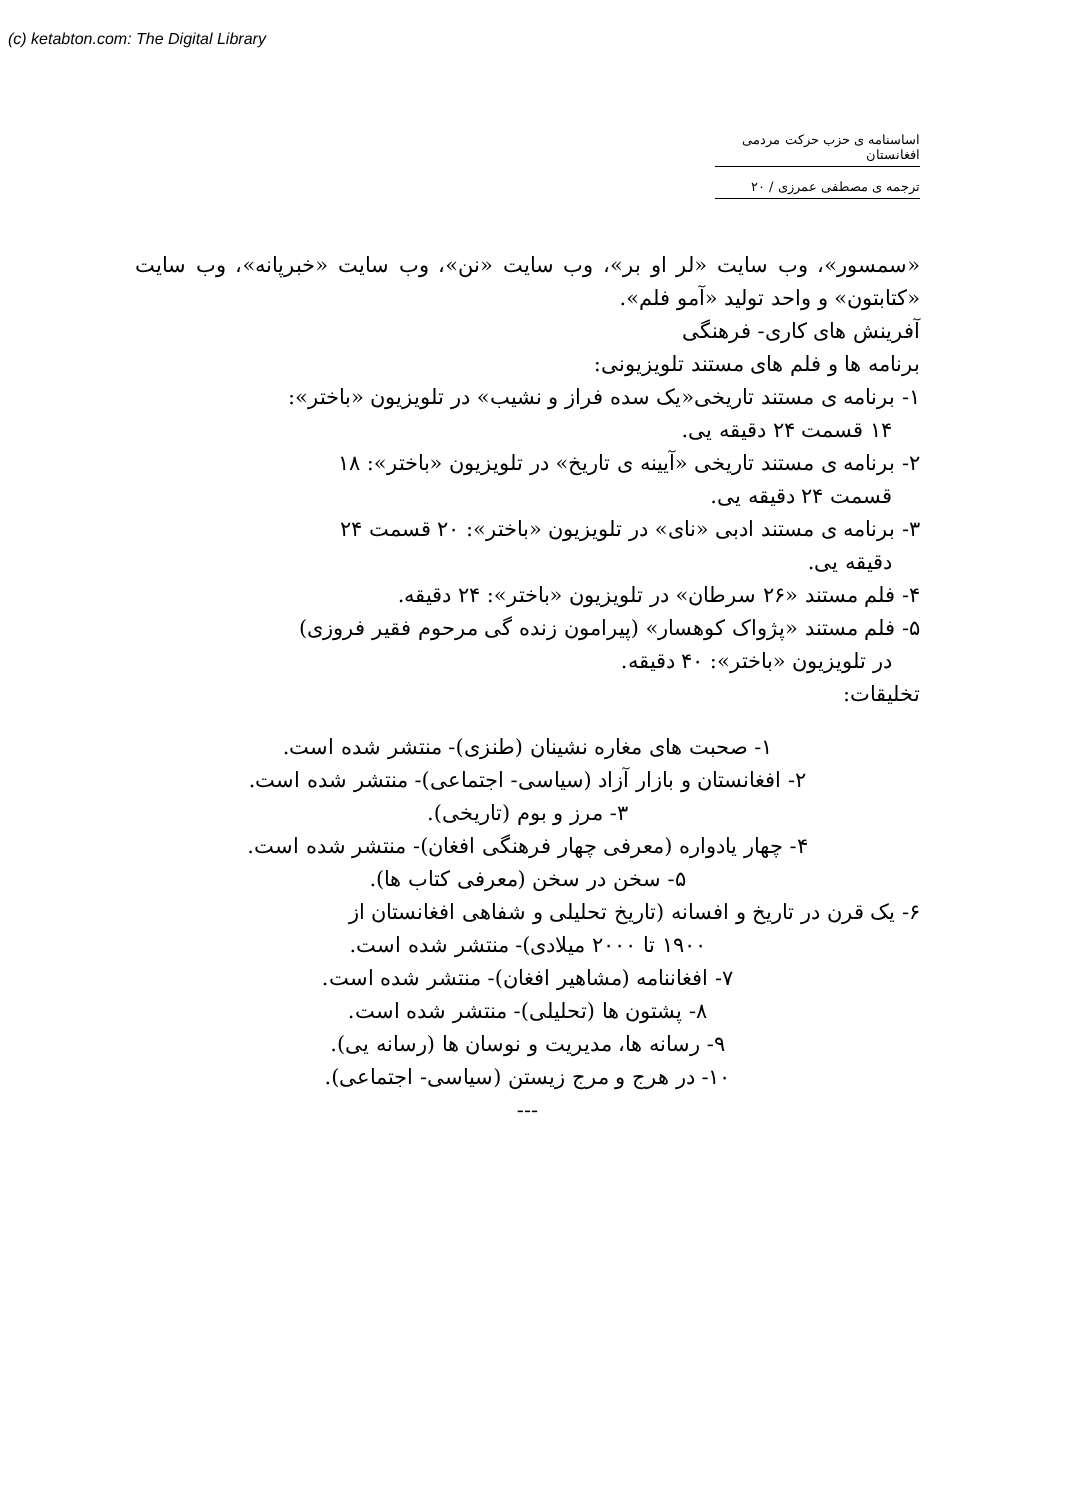(c) ketabton.com: The Digital Library
اساسنامه ی حزب حرکت مردمی افغانستان
ترجمه ی مصطفی عمرزی / ۲۰
«سمسور»، وب سایت «لر او بر»، وب سایت «نن»، وب سایت «خبرپانه»، وب سایت «کتابتون» و واحد تولید «آمو فلم».
آفرینش های کاری- فرهنگی
برنامه ها و فلم های مستند تلویزیونی:
۱- برنامه ی مستند تاریخی«یک سده فراز و نشیب» در تلویزیون «باختر»:
۱۴ قسمت ۲۴ دقیقه یی.
۲- برنامه ی مستند تاریخی «آیینه ی تاریخ» در تلویزیون «باختر»: ۱۸
قسمت ۲۴ دقیقه یی.
۳- برنامه ی مستند ادبی «نای» در تلویزیون «باختر»: ۲۰ قسمت ۲۴
دقیقه یی.
۴- فلم مستند «۲۶ سرطان» در تلویزیون «باختر»: ۲۴ دقیقه.
۵- فلم مستند «پژواک کوهسار» (پیرامون زنده گی مرحوم فقیر فروزی)
در تلویزیون «باختر»: ۴۰ دقیقه.
تخلیقات:
۱- صحبت های مغاره نشینان (طنزی)- منتشر شده است.
۲- افغانستان و بازار آزاد (سیاسی- اجتماعی)- منتشر شده است.
۳- مرز و بوم (تاریخی).
۴- چهار یادواره (معرفی چهار فرهنگی افغان)- منتشر شده است.
۵- سخن در سخن (معرفی کتاب ها).
۶- یک قرن در تاریخ و افسانه (تاریخ تحلیلی و شفاهی افغانستان از
۱۹۰۰ تا ۲۰۰۰ میلادی)- منتشر شده است.
۷- افغاننامه (مشاهیر افغان)- منتشر شده است.
۸- پشتون ها (تحلیلی)- منتشر شده است.
۹- رسانه ها، مدیریت و نوسان ها (رسانه یی).
۱۰- در هرج و مرج زیستن (سیاسی- اجتماعی).
---